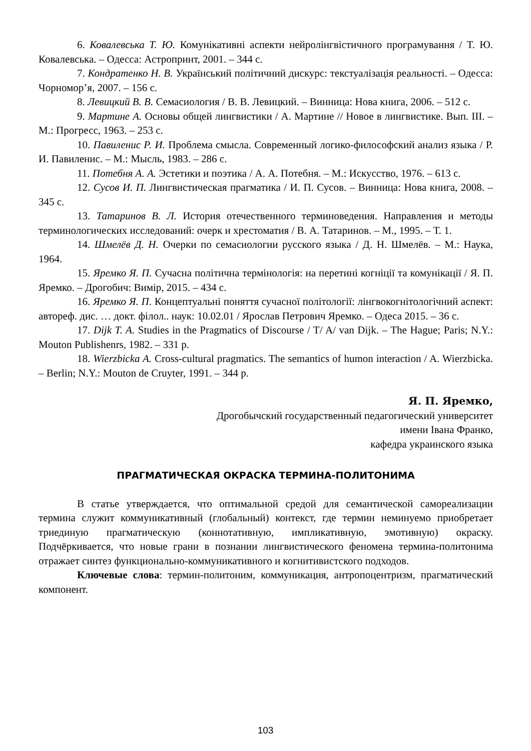6. Ковалевська Т. Ю. Комунікативні аспекти нейролінгвістичного програмування / Т. Ю. Ковалевська. – Одесса: Астропринт, 2001. – 344 с.
7. Кондратенко Н. В. Український політичний дискурс: текстуалізація реальності. – Одесса: Чорномор’я, 2007. – 156 с.
8. Левицкий В. В. Семасиология / В. В. Левицкий. – Винница: Нова книга, 2006. – 512 с.
9. Мартине А. Основы общей лингвистики / А. Мартине // Новое в лингвистике. Вып. III. – М.: Прогресс, 1963. – 253 с.
10. Павиленис Р. И. Проблема смысла. Современный логико-философский анализ языка / Р. И. Павиленис. – М.: Мысль, 1983. – 286 с.
11. Потебня А. А. Эстетики и поэтика / А. А. Потебня. – М.: Искусство, 1976. – 613 с.
12. Сусов И. П. Лингвистическая прагматика / И. П. Сусов. – Винница: Нова книга, 2008. – 345 с.
13. Татаринов В. Л. История отечественного терминоведения. Направления и методы терминологических исследований: очерк и хрестоматия / В. А. Татаринов. – М., 1995. – Т. 1.
14. Шмелёв Д. Н. Очерки по семасиологии русского языка / Д. Н. Шмелёв. – М.: Наука, 1964.
15. Яремко Я. П. Сучасна політична термінологія: на перетині когніції та комунікації / Я. П. Яремко. – Дрогобич: Вимір, 2015. – 434 с.
16. Яремко Я. П. Концептуальні поняття сучасної політології: лінгвокогнітологічний аспект: автореф. дис. … докт. філол.. наук: 10.02.01 / Ярослав Петрович Яремко. – Одеса 2015. – 36 с.
17. Dijk T. A. Studies in the Pragmatics of Discourse / T/ A/ van Dijk. – The Hague; Paris; N.Y.: Mouton Publishenrs, 1982. – 331 p.
18. Wierzbicka A. Cross-cultural pragmatics. The semantics of humon interaction / A. Wierzbicka. – Berlin; N.Y.: Mouton de Cruyter, 1991. – 344 p.
Я. П. Яремко,
Дрогобычский государственный педагогический университет
имени Івана Франко,
кафедра украинского языка
ПРАГМАТИЧЕСКАЯ ОКРАСКА ТЕРМИНА-ПОЛИТОНИМА
В статье утверждается, что оптимальной средой для семантической самореализации термина служит коммуникативный (глобальный) контекст, где термин неминуемо приобретает триединую прагматическую (коннотативную, импликативную, эмотивную) окраску. Подчёркивается, что новые грани в познании лингвистического феномена термина-политонима отражает синтез функционально-коммуникативного и когнитивистского подходов.
Ключевые слова: термин-политоним, коммуникация, антропоцентризм, прагматический компонент.
103